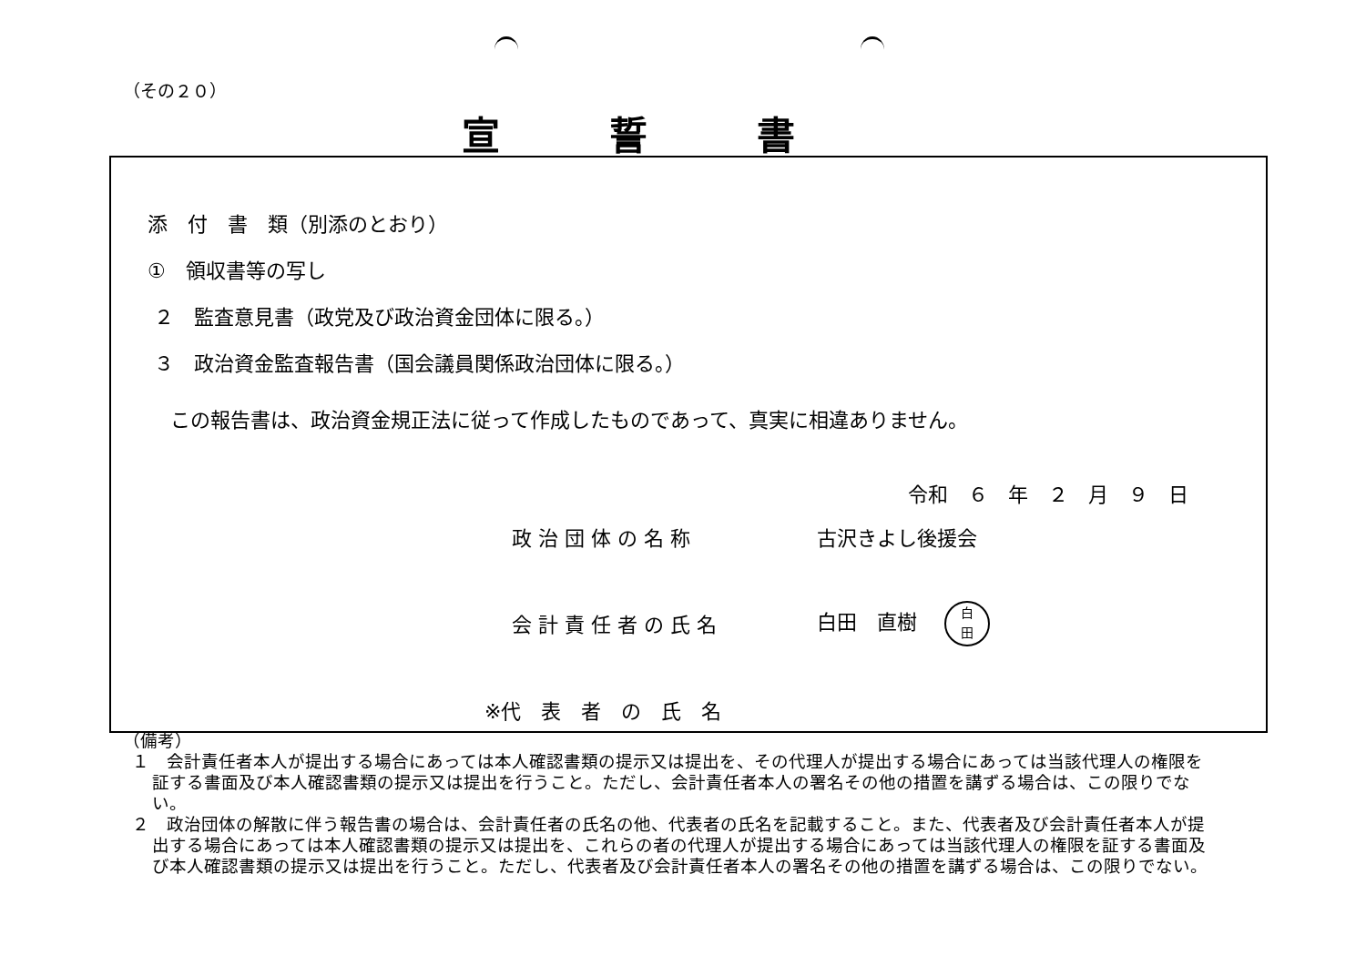（その２０）
宣誓書
添　付　書　類（別添のとおり）
①　領収書等の写し
２　監査意見書（政党及び政治資金団体に限る。）
３　政治資金監査報告書（国会議員関係政治団体に限る。）
この報告書は、政治資金規正法に従って作成したものであって、真実に相違ありません。
令和　６　年　２　月　９　日
政 治 団 体 の 名 称 古沢きよし後援会
会 計 責 任 者 の 氏 名
白田　直樹 白
田
※代　表　者　の　氏　名
（備考）
１　会計責任者本人が提出する場合にあっては本人確認書類の提示又は提出を、その代理人が提出する場合にあっては当該代理人の権限を証する書面及び本人確認書類の提示又は提出を行うこと。ただし、会計責任者本人の署名その他の措置を講ずる場合は、この限りでない。
２　政治団体の解散に伴う報告書の場合は、会計責任者の氏名の他、代表者の氏名を記載すること。また、代表者及び会計責任者本人が提出する場合にあっては本人確認書類の提示又は提出を、これらの者の代理人が提出する場合にあっては当該代理人の権限を証する書面及び本人確認書類の提示又は提出を行うこと。ただし、代表者及び会計責任者本人の署名その他の措置を講ずる場合は、この限りでない。